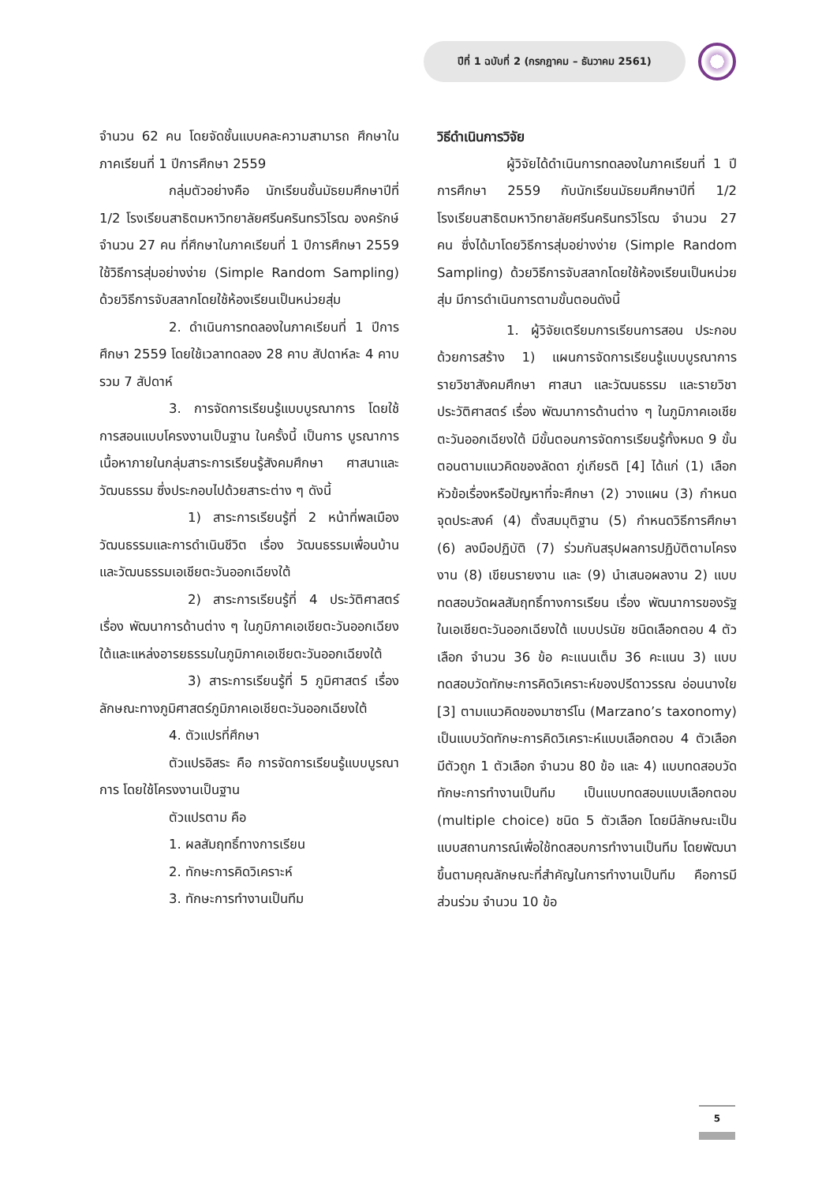ปีที่ 1 ฉบับที่ 2 (กรกฎาคม – ธันวาคม 2561)
จำนวน 62 คน โดยจัดชั้นแบบคละความสามารถ ศึกษาในภาคเรียนที่ 1 ปีการศึกษา 2559
กลุ่มตัวอย่างคือ นักเรียนชั้นมัธยมศึกษาปีที่ 1/2 โรงเรียนสาธิตมหาวิทยาลัยศรีนครินทรวิโรฒ องครักษ์ จำนวน 27 คน ที่ศึกษาในภาคเรียนที่ 1 ปีการศึกษา 2559 ใช้วิธีการสุ่มอย่างง่าย (Simple Random Sampling) ด้วยวิธีการจับสลากโดยใช้ห้องเรียนเป็นหน่วยสุ่ม
2. ดำเนินการทดลองในภาคเรียนที่ 1 ปีการศึกษา 2559 โดยใช้เวลาทดลอง 28 คาบ สัปดาห์ละ 4 คาบ รวม 7 สัปดาห์
3. การจัดการเรียนรู้แบบบูรณาการ โดยใช้การสอนแบบโครงงานเป็นฐาน ในครั้งนี้ เป็นการ บูรณาการเนื้อหาภายในกลุ่มสาระการเรียนรู้สังคมศึกษา ศาสนาและวัฒนธรรม ซึ่งประกอบไปด้วยสาระต่าง ๆ ดังนี้
1) สาระการเรียนรู้ที่ 2 หน้าที่พลเมือง วัฒนธรรมและการดำเนินชีวิต เรื่อง วัฒนธรรมเพื่อนบ้านและวัฒนธรรมเอเชียตะวันออกเฉียงใต้
2) สาระการเรียนรู้ที่ 4 ประวัติศาสตร์ เรื่อง พัฒนาการด้านต่าง ๆ ในภูมิภาคเอเชียตะวันออกเฉียงใต้และแหล่งอารยธรรมในภูมิภาคเอเชียตะวันออกเฉียงใต้
3) สาระการเรียนรู้ที่ 5 ภูมิศาสตร์ เรื่อง ลักษณะทางภูมิศาสตร์ภูมิภาคเอเชียตะวันออกเฉียงใต้
4. ตัวแปรที่ศึกษา
ตัวแปรอิสระ คือ การจัดการเรียนรู้แบบบูรณาการ โดยใช้โครงงานเป็นฐาน
ตัวแปรตาม คือ
1. ผลสัมฤทธิ์ทางการเรียน
2. ทักษะการคิดวิเคราะห์
3. ทักษะการทำงานเป็นทีม
วิธีดำเนินการวิจัย
ผู้วิจัยได้ดำเนินการทดลองในภาคเรียนที่ 1 ปีการศึกษา 2559 กับนักเรียนมัธยมศึกษาปีที่ 1/2 โรงเรียนสาธิตมหาวิทยาลัยศรีนครินทรวิโรฒ จำนวน 27 คน ซึ่งได้มาโดยวิธีการสุ่มอย่างง่าย (Simple Random Sampling) ด้วยวิธีการจับสลากโดยใช้ห้องเรียนเป็นหน่วยสุ่ม มีการดำเนินการตามขั้นตอนดังนี้
1. ผู้วิจัยเตรียมการเรียนการสอน ประกอบด้วยการสร้าง 1) แผนการจัดการเรียนรู้แบบบูรณาการรายวิชาสังคมศึกษา ศาสนา และวัฒนธรรม และรายวิชาประวัติศาสตร์ เรื่อง พัฒนาการด้านต่าง ๆ ในภูมิภาคเอเชียตะวันออกเฉียงใต้ มีขั้นตอนการจัดการเรียนรู้ทั้งหมด 9 ขั้นตอนตามแนวคิดของลัดดา ภู่เกียรติ [4] ได้แก่ (1) เลือกหัวข้อเรื่องหรือปัญหาที่จะศึกษา (2) วางแผน (3) กำหนดจุดประสงค์ (4) ตั้งสมมุติฐาน (5) กำหนดวิธีการศึกษา (6) ลงมือปฏิบัติ (7) ร่วมกันสรุปผลการปฏิบัติตามโครงงาน (8) เขียนรายงาน และ (9) นำเสนอผลงาน 2) แบบทดสอบวัดผลสัมฤทธิ์ทางการเรียน เรื่อง พัฒนาการของรัฐในเอเชียตะวันออกเฉียงใต้ แบบปรนัย ชนิดเลือกตอบ 4 ตัวเลือก จำนวน 36 ข้อ คะแนนเต็ม 36 คะแนน 3) แบบทดสอบวัดทักษะการคิดวิเคราะห์ของปรีดาวรรณ อ่อนนางใย [3] ตามแนวคิดของมาซาร์โน (Marzano’s taxonomy) เป็นแบบวัดทักษะการคิดวิเคราะห์แบบเลือกตอบ 4 ตัวเลือก มีตัวถูก 1 ตัวเลือก จำนวน 80 ข้อ และ 4) แบบทดสอบวัดทักษะการทำงานเป็นทีม เป็นแบบทดสอบแบบเลือกตอบ (multiple choice) ชนิด 5 ตัวเลือก โดยมีลักษณะเป็นแบบสถานการณ์เพื่อใช้ทดสอบการทำงานเป็นทีม โดยพัฒนาขึ้นตามคุณลักษณะที่สำคัญในการทำงานเป็นทีม คือการมีส่วนร่วม จำนวน 10 ข้อ
5